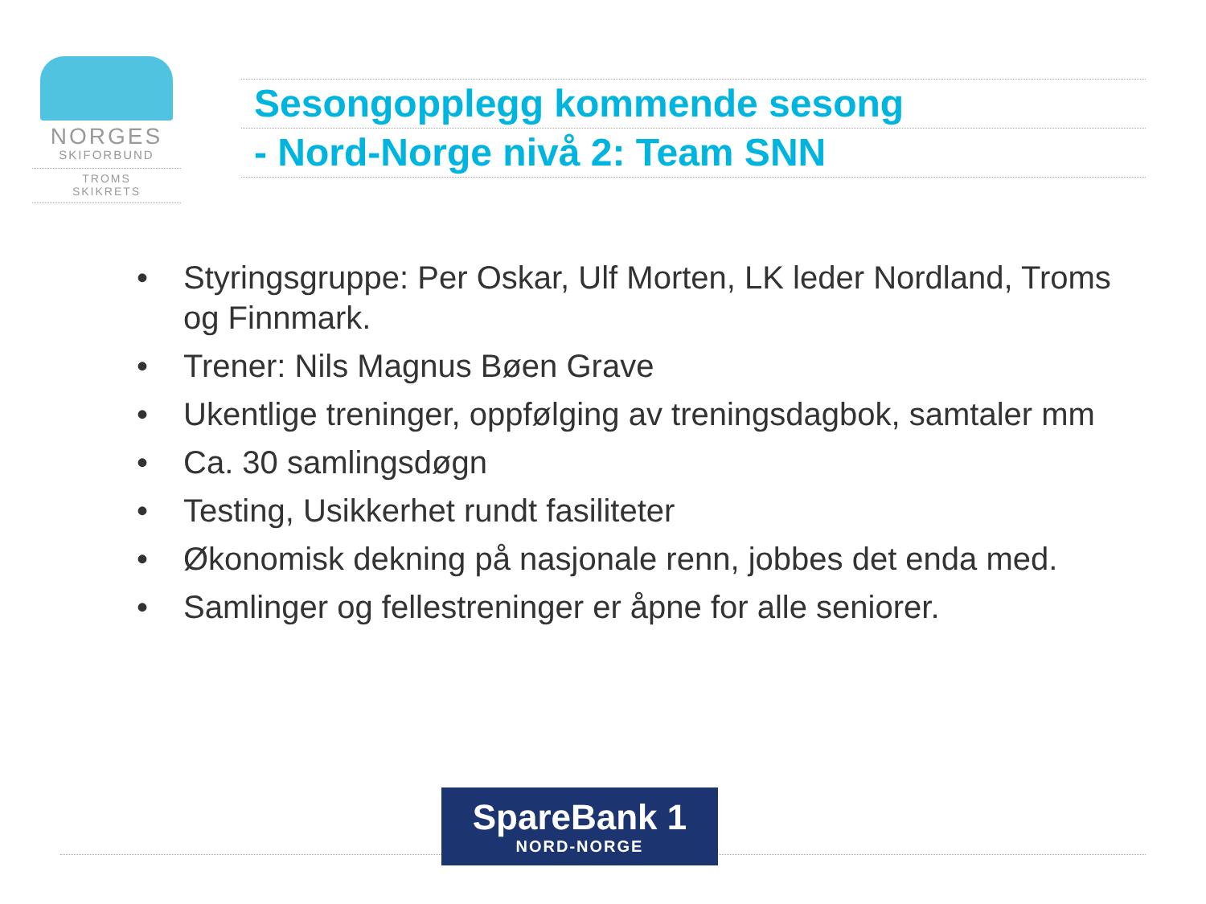NORGES
SKIFORBUND
TROMS
SKIKRETS
Sesongopplegg kommende sesong
- Nord-Norge nivå 2: Team SNN
• Styringsgruppe: Per Oskar, Ulf Morten, LK leder Nordland, Troms og Finnmark.
• Trener: Nils Magnus Bøen Grave
• Ukentlige treninger, oppfølging av treningsdagbok, samtaler mm
• Ca. 30 samlingsdøgn
• Testing, Usikkerhet rundt fasiliteter
• Økonomisk dekning på nasjonale renn, jobbes det enda med.
• Samlinger og fellestreninger er åpne for alle seniorer.
SpareBank 1
NORD-NORGE